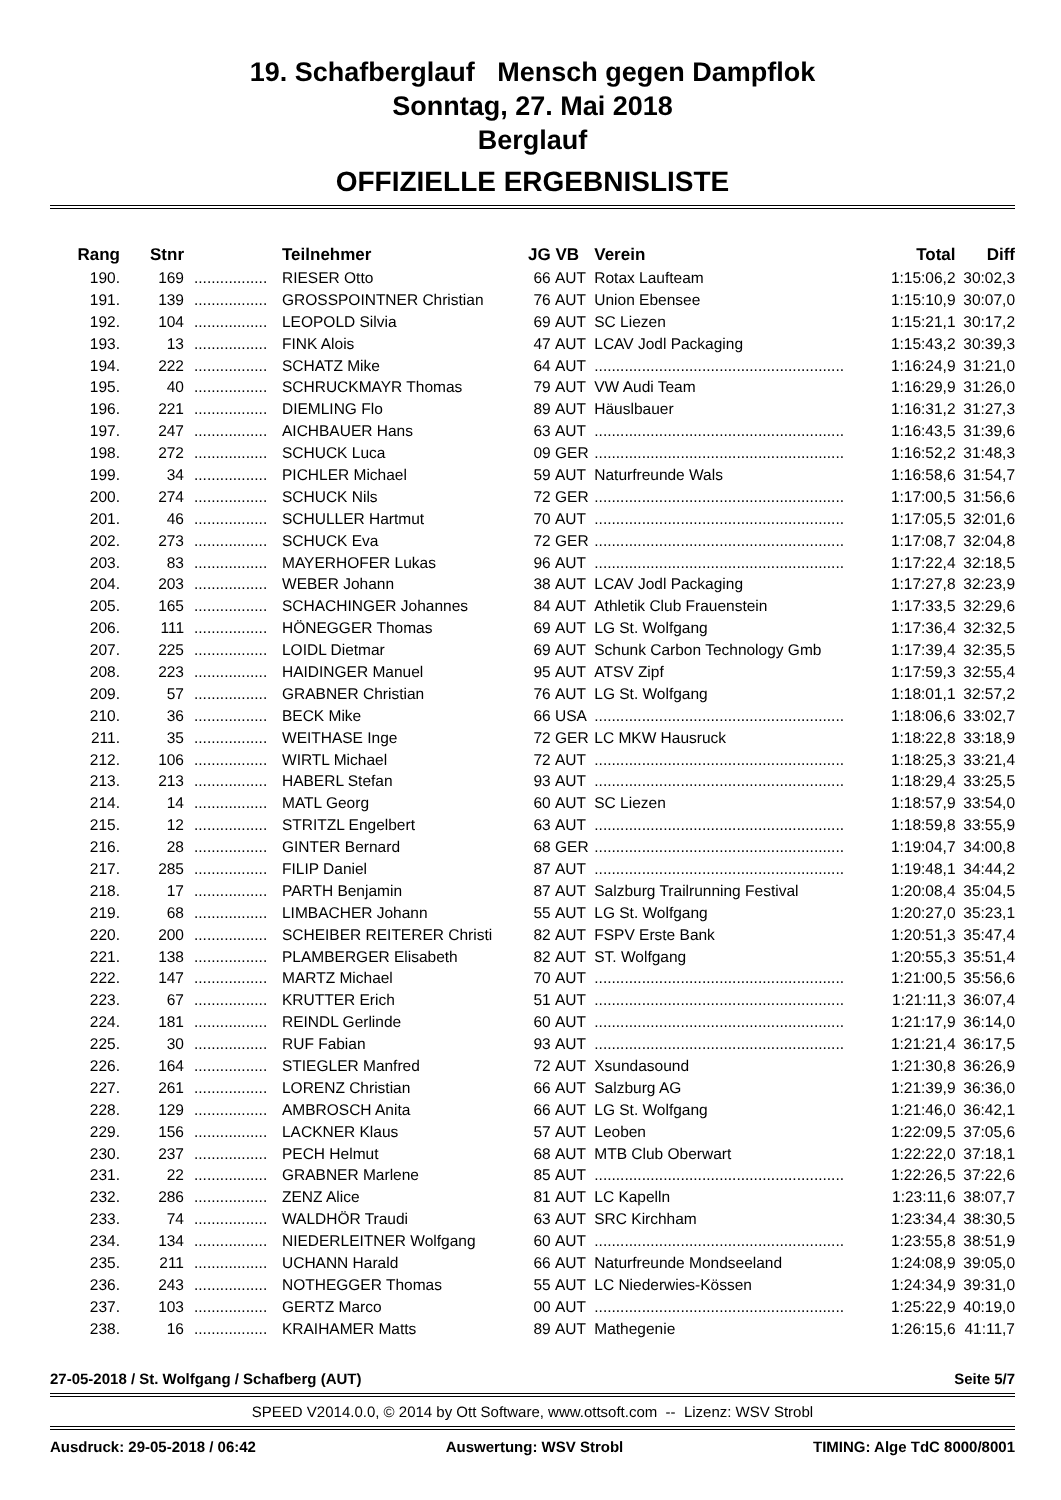19. Schafberglauf Mensch gegen Dampflok
Sonntag, 27. Mai 2018
Berglauf
OFFIZIELLE ERGEBNISLISTE
| Rang | Stnr | | Teilnehmer | JG | VB | Verein | Total | Diff |
| --- | --- | --- | --- | --- | --- | --- | --- | --- |
| 190. | 169 | ................. | RIESER Otto | 66 | AUT | Rotax Laufteam | 1:15:06,2 | 30:02,3 |
| 191. | 139 | ................. | GROSSPOINTNER Christian | 76 | AUT | Union Ebensee | 1:15:10,9 | 30:07,0 |
| 192. | 104 | ................. | LEOPOLD Silvia | 69 | AUT | SC Liezen | 1:15:21,1 | 30:17,2 |
| 193. | 13 | ................. | FINK Alois | 47 | AUT | LCAV Jodl Packaging | 1:15:43,2 | 30:39,3 |
| 194. | 222 | ................. | SCHATZ Mike | 64 | AUT | .......................................................... | 1:16:24,9 | 31:21,0 |
| 195. | 40 | ................. | SCHRUCKMAYR Thomas | 79 | AUT | VW Audi Team | 1:16:29,9 | 31:26,0 |
| 196. | 221 | ................. | DIEMLING Flo | 89 | AUT | Häuslbauer | 1:16:31,2 | 31:27,3 |
| 197. | 247 | ................. | AICHBAUER Hans | 63 | AUT | .......................................................... | 1:16:43,5 | 31:39,6 |
| 198. | 272 | ................. | SCHUCK Luca | 09 | GER | .......................................................... | 1:16:52,2 | 31:48,3 |
| 199. | 34 | ................. | PICHLER Michael | 59 | AUT | Naturfreunde Wals | 1:16:58,6 | 31:54,7 |
| 200. | 274 | ................. | SCHUCK Nils | 72 | GER | .......................................................... | 1:17:00,5 | 31:56,6 |
| 201. | 46 | ................. | SCHULLER Hartmut | 70 | AUT | .......................................................... | 1:17:05,5 | 32:01,6 |
| 202. | 273 | ................. | SCHUCK Eva | 72 | GER | .......................................................... | 1:17:08,7 | 32:04,8 |
| 203. | 83 | ................. | MAYERHOFER Lukas | 96 | AUT | .......................................................... | 1:17:22,4 | 32:18,5 |
| 204. | 203 | ................. | WEBER Johann | 38 | AUT | LCAV Jodl Packaging | 1:17:27,8 | 32:23,9 |
| 205. | 165 | ................. | SCHACHINGER Johannes | 84 | AUT | Athletik Club Frauenstein | 1:17:33,5 | 32:29,6 |
| 206. | 111 | ................. | HÖNEGGER Thomas | 69 | AUT | LG St. Wolfgang | 1:17:36,4 | 32:32,5 |
| 207. | 225 | ................. | LOIDL Dietmar | 69 | AUT | Schunk Carbon Technology Gmb | 1:17:39,4 | 32:35,5 |
| 208. | 223 | ................. | HAIDINGER Manuel | 95 | AUT | ATSV Zipf | 1:17:59,3 | 32:55,4 |
| 209. | 57 | ................. | GRABNER Christian | 76 | AUT | LG St. Wolfgang | 1:18:01,1 | 32:57,2 |
| 210. | 36 | ................. | BECK Mike | 66 | USA | .......................................................... | 1:18:06,6 | 33:02,7 |
| 211. | 35 | ................. | WEITHASE Inge | 72 | GER | LC MKW Hausruck | 1:18:22,8 | 33:18,9 |
| 212. | 106 | ................. | WIRTL Michael | 72 | AUT | .......................................................... | 1:18:25,3 | 33:21,4 |
| 213. | 213 | ................. | HABERL Stefan | 93 | AUT | .......................................................... | 1:18:29,4 | 33:25,5 |
| 214. | 14 | ................. | MATL Georg | 60 | AUT | SC Liezen | 1:18:57,9 | 33:54,0 |
| 215. | 12 | ................. | STRITZL Engelbert | 63 | AUT | .......................................................... | 1:18:59,8 | 33:55,9 |
| 216. | 28 | ................. | GINTER Bernard | 68 | GER | .......................................................... | 1:19:04,7 | 34:00,8 |
| 217. | 285 | ................. | FILIP Daniel | 87 | AUT | .......................................................... | 1:19:48,1 | 34:44,2 |
| 218. | 17 | ................. | PARTH Benjamin | 87 | AUT | Salzburg Trailrunning Festival | 1:20:08,4 | 35:04,5 |
| 219. | 68 | ................. | LIMBACHER Johann | 55 | AUT | LG St. Wolfgang | 1:20:27,0 | 35:23,1 |
| 220. | 200 | ................. | SCHEIBER REITERER Christi | 82 | AUT | FSPV Erste Bank | 1:20:51,3 | 35:47,4 |
| 221. | 138 | ................. | PLAMBERGER Elisabeth | 82 | AUT | ST. Wolfgang | 1:20:55,3 | 35:51,4 |
| 222. | 147 | ................. | MARTZ Michael | 70 | AUT | .......................................................... | 1:21:00,5 | 35:56,6 |
| 223. | 67 | ................. | KRUTTER Erich | 51 | AUT | .......................................................... | 1:21:11,3 | 36:07,4 |
| 224. | 181 | ................. | REINDL Gerlinde | 60 | AUT | .......................................................... | 1:21:17,9 | 36:14,0 |
| 225. | 30 | ................. | RUF Fabian | 93 | AUT | .......................................................... | 1:21:21,4 | 36:17,5 |
| 226. | 164 | ................. | STIEGLER Manfred | 72 | AUT | Xsundasound | 1:21:30,8 | 36:26,9 |
| 227. | 261 | ................. | LORENZ Christian | 66 | AUT | Salzburg AG | 1:21:39,9 | 36:36,0 |
| 228. | 129 | ................. | AMBROSCH Anita | 66 | AUT | LG St. Wolfgang | 1:21:46,0 | 36:42,1 |
| 229. | 156 | ................. | LACKNER Klaus | 57 | AUT | Leoben | 1:22:09,5 | 37:05,6 |
| 230. | 237 | ................. | PECH Helmut | 68 | AUT | MTB Club Oberwart | 1:22:22,0 | 37:18,1 |
| 231. | 22 | ................. | GRABNER Marlene | 85 | AUT | .......................................................... | 1:22:26,5 | 37:22,6 |
| 232. | 286 | ................. | ZENZ Alice | 81 | AUT | LC Kapelln | 1:23:11,6 | 38:07,7 |
| 233. | 74 | ................. | WALDHÖR Traudi | 63 | AUT | SRC Kirchham | 1:23:34,4 | 38:30,5 |
| 234. | 134 | ................. | NIEDERLEITNER Wolfgang | 60 | AUT | .......................................................... | 1:23:55,8 | 38:51,9 |
| 235. | 211 | ................. | UCHANN Harald | 66 | AUT | Naturfreunde Mondseeland | 1:24:08,9 | 39:05,0 |
| 236. | 243 | ................. | NOTHEGGER Thomas | 55 | AUT | LC Niederwies-Kössen | 1:24:34,9 | 39:31,0 |
| 237. | 103 | ................. | GERTZ Marco | 00 | AUT | .......................................................... | 1:25:22,9 | 40:19,0 |
| 238. | 16 | ................. | KRAIHAMER Matts | 89 | AUT | Mathegenie | 1:26:15,6 | 41:11,7 |
27-05-2018 / St. Wolfgang / Schafberg (AUT) Seite 5/7
SPEED V2014.0.0, © 2014 by Ott Software, www.ottsoft.com -- Lizenz: WSV Strobl
Ausdruck: 29-05-2018 / 06:42 Auswertung: WSV Strobl TIMING: Alge TdC 8000/8001